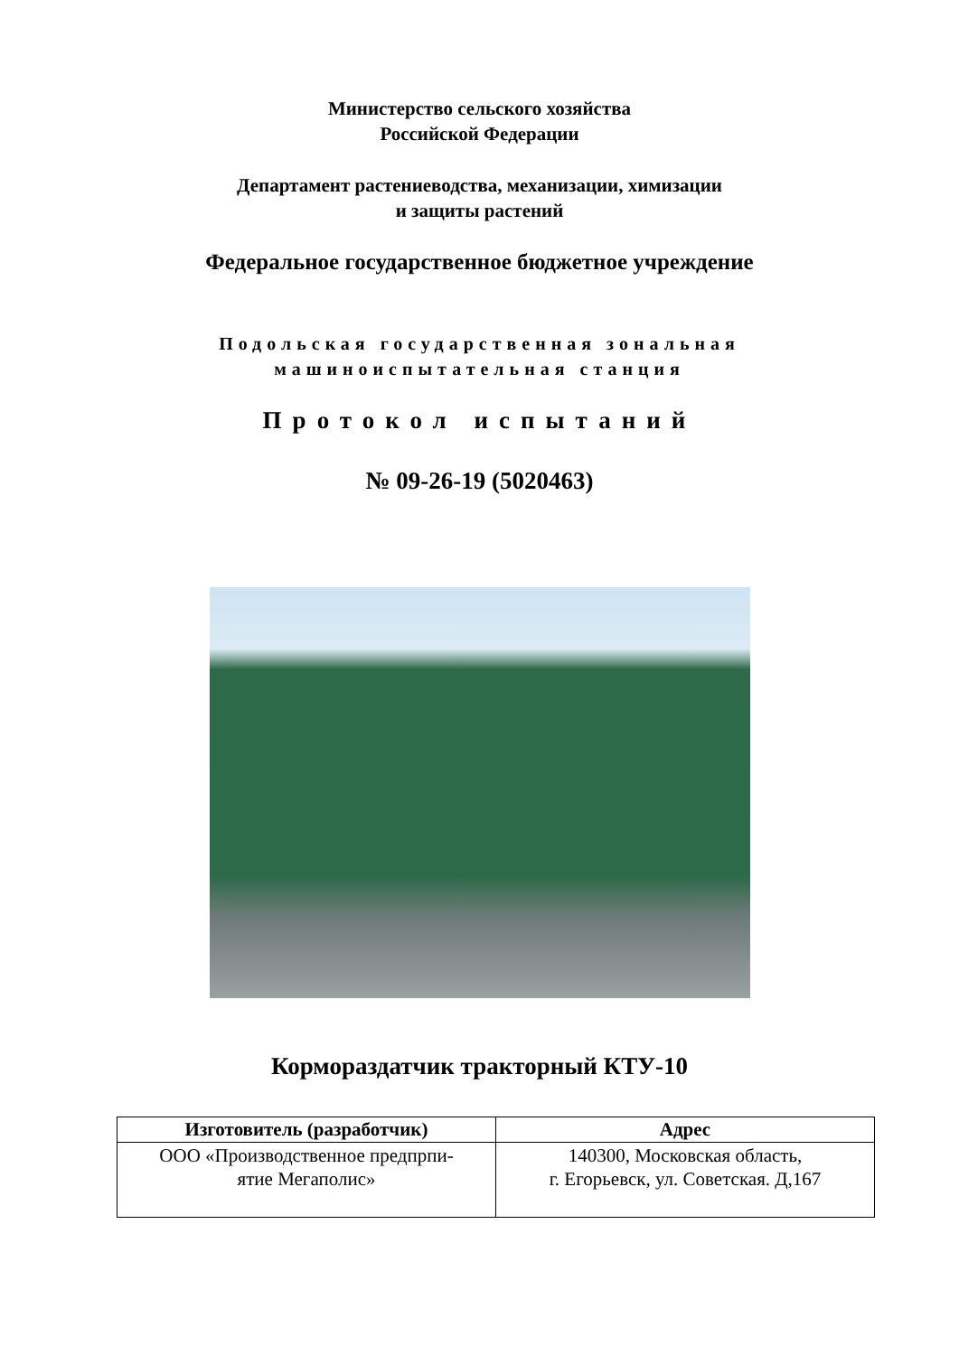Министерство сельского хозяйства
Российской Федерации
Департамент растениеводства, механизации, химизации
и защиты растений
Федеральное государственное бюджетное учреждение
Подольская государственная зональная
машиноиспытательная станция
Протокол испытаний
№ 09-26-19 (5020463)
Кормораздатчик тракторный КТУ-10
| Изготовитель (разработчик) | Адрес |
| --- | --- |
| ООО «Производственное предпрпи- ятие Мегаполис» | 140300, Московская область, г. Егорьевск, ул. Советская. Д,167 |